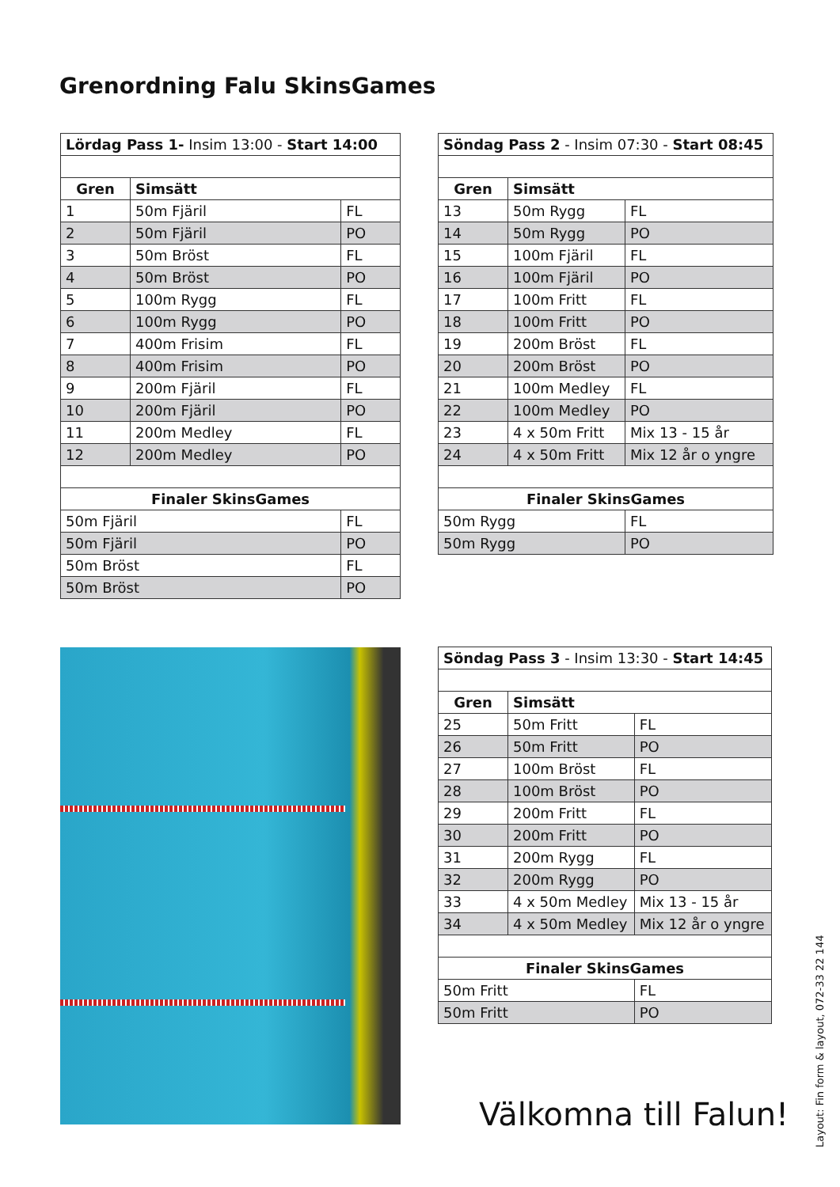Grenordning Falu SkinsGames
| Lördag Pass 1- Insim 13:00 - Start 14:00 | | |
| Gren | Simsätt | |
| 1 | 50m Fjäril | FL |
| 2 | 50m Fjäril | PO |
| 3 | 50m Bröst | FL |
| 4 | 50m Bröst | PO |
| 5 | 100m Rygg | FL |
| 6 | 100m Rygg | PO |
| 7 | 400m Frisim | FL |
| 8 | 400m Frisim | PO |
| 9 | 200m Fjäril | FL |
| 10 | 200m Fjäril | PO |
| 11 | 200m Medley | FL |
| 12 | 200m Medley | PO |
| Finaler SkinsGames | | |
| 50m Fjäril | | FL |
| 50m Fjäril | | PO |
| 50m Bröst | | FL |
| 50m Bröst | | PO |
| Söndag Pass 2 - Insim 07:30 - Start 08:45 | | |
| Gren | Simsätt | |
| 13 | 50m Rygg | FL |
| 14 | 50m Rygg | PO |
| 15 | 100m Fjäril | FL |
| 16 | 100m Fjäril | PO |
| 17 | 100m Fritt | FL |
| 18 | 100m Fritt | PO |
| 19 | 200m Bröst | FL |
| 20 | 200m Bröst | PO |
| 21 | 100m Medley | FL |
| 22 | 100m Medley | PO |
| 23 | 4 x 50m Fritt | Mix 13 - 15 år |
| 24 | 4 x 50m Fritt | Mix 12 år o yngre |
| Finaler SkinsGames | | |
| 50m Rygg | | FL |
| 50m Rygg | | PO |
| Söndag Pass 3 - Insim 13:30 - Start 14:45 | | |
| Gren | Simsätt | |
| 25 | 50m Fritt | FL |
| 26 | 50m Fritt | PO |
| 27 | 100m Bröst | FL |
| 28 | 100m Bröst | PO |
| 29 | 200m Fritt | FL |
| 30 | 200m Fritt | PO |
| 31 | 200m Rygg | FL |
| 32 | 200m Rygg | PO |
| 33 | 4 x 50m Medley | Mix 13 - 15 år |
| 34 | 4 x 50m Medley | Mix 12 år o yngre |
| Finaler SkinsGames | | |
| 50m Fritt | | FL |
| 50m Fritt | | PO |
Välkomna till Falun!
Layout: Fin form & layout, 072-33 22 144